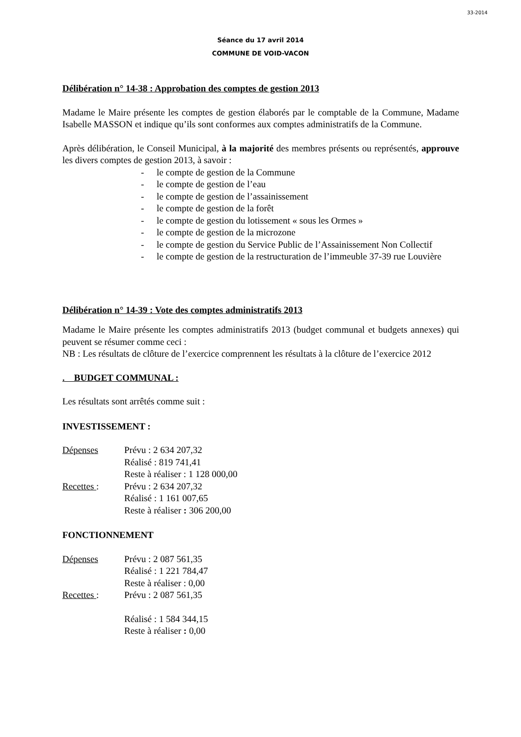33-2014
Séance du 17 avril 2014
COMMUNE DE VOID-VACON
Délibération n° 14-38 : Approbation des comptes de gestion 2013
Madame le Maire présente les comptes de gestion élaborés par le comptable de la Commune, Madame Isabelle MASSON et indique qu’ils sont conformes aux comptes administratifs de la Commune.
Après délibération, le Conseil Municipal, à la majorité des membres présents ou représentés, approuve les divers comptes de gestion 2013, à savoir :
- le compte de gestion de la Commune
- le compte de gestion de l’eau
- le compte de gestion de l’assainissement
- le compte de gestion de la forêt
- le compte de gestion du lotissement « sous les Ormes »
- le compte de gestion de la microzone
- le compte de gestion du Service Public de l’Assainissement Non Collectif
- le compte de gestion de la restructuration de l’immeuble 37-39 rue Louvière
Délibération n° 14-39 : Vote des comptes administratifs 2013
Madame le Maire présente les comptes administratifs 2013 (budget communal et budgets annexes) qui peuvent se résumer comme ceci :
NB : Les résultats de clôture de l’exercice comprennent les résultats à la clôture de l’exercice 2012
. BUDGET COMMUNAL :
Les résultats sont arrêtés comme suit :
INVESTISSEMENT :
Dépenses Prévu : 2 634 207,32
Réalisé : 819 741,41
Reste à réaliser : 1 128 000,00
Recettes : Prévu : 2 634 207,32
Réalisé : 1 161 007,65
Reste à réaliser : 306 200,00
FONCTIONNEMENT
Dépenses Prévu : 2 087 561,35
Réalisé : 1 221 784,47
Reste à réaliser : 0,00
Recettes : Prévu : 2 087 561,35
Réalisé : 1 584 344,15
Reste à réaliser : 0,00